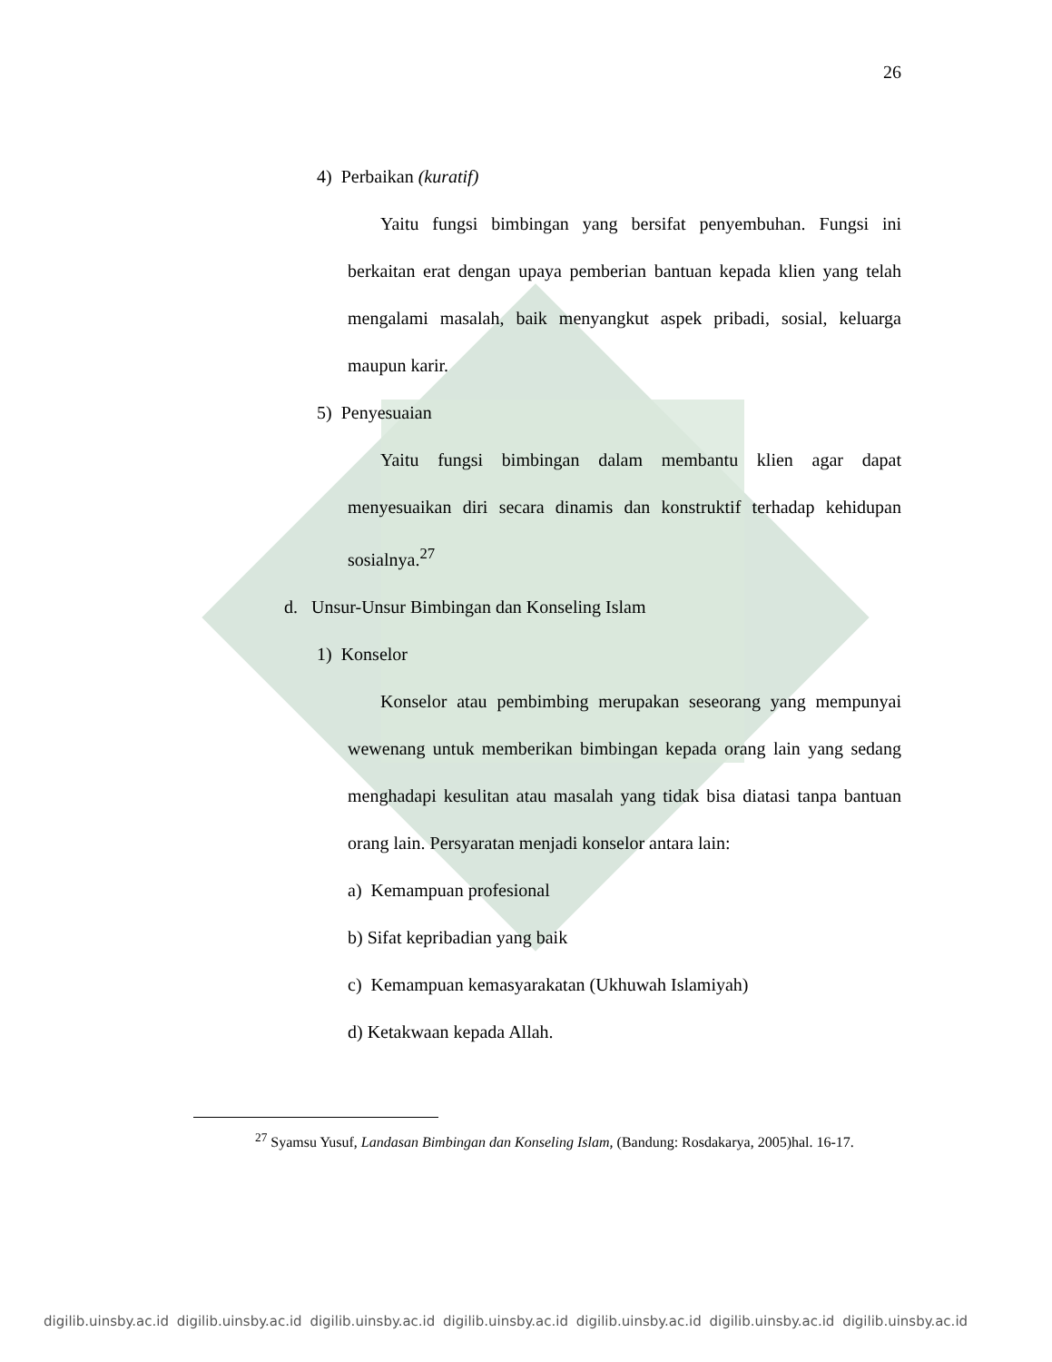26
4) Perbaikan (kuratif)
Yaitu fungsi bimbingan yang bersifat penyembuhan. Fungsi ini berkaitan erat dengan upaya pemberian bantuan kepada klien yang telah mengalami masalah, baik menyangkut aspek pribadi, sosial, keluarga maupun karir.
5) Penyesuaian
Yaitu fungsi bimbingan dalam membantu klien agar dapat menyesuaikan diri secara dinamis dan konstruktif terhadap kehidupan sosialnya.<sup>27</sup>
d. Unsur-Unsur Bimbingan dan Konseling Islam
1) Konselor
Konselor atau pembimbing merupakan seseorang yang mempunyai wewenang untuk memberikan bimbingan kepada orang lain yang sedang menghadapi kesulitan atau masalah yang tidak bisa diatasi tanpa bantuan orang lain. Persyaratan menjadi konselor antara lain:
a) Kemampuan profesional
b) Sifat kepribadian yang baik
c) Kemampuan kemasyarakatan (Ukhuwah Islamiyah)
d) Ketakwaan kepada Allah.
<sup>27</sup> Syamsu Yusuf, Landasan Bimbingan dan Konseling Islam, (Bandung: Rosdakarya, 2005)hal. 16-17.
digilib.uinsby.ac.id digilib.uinsby.ac.id digilib.uinsby.ac.id digilib.uinsby.ac.id digilib.uinsby.ac.id digilib.uinsby.ac.id digilib.uinsby.ac.id